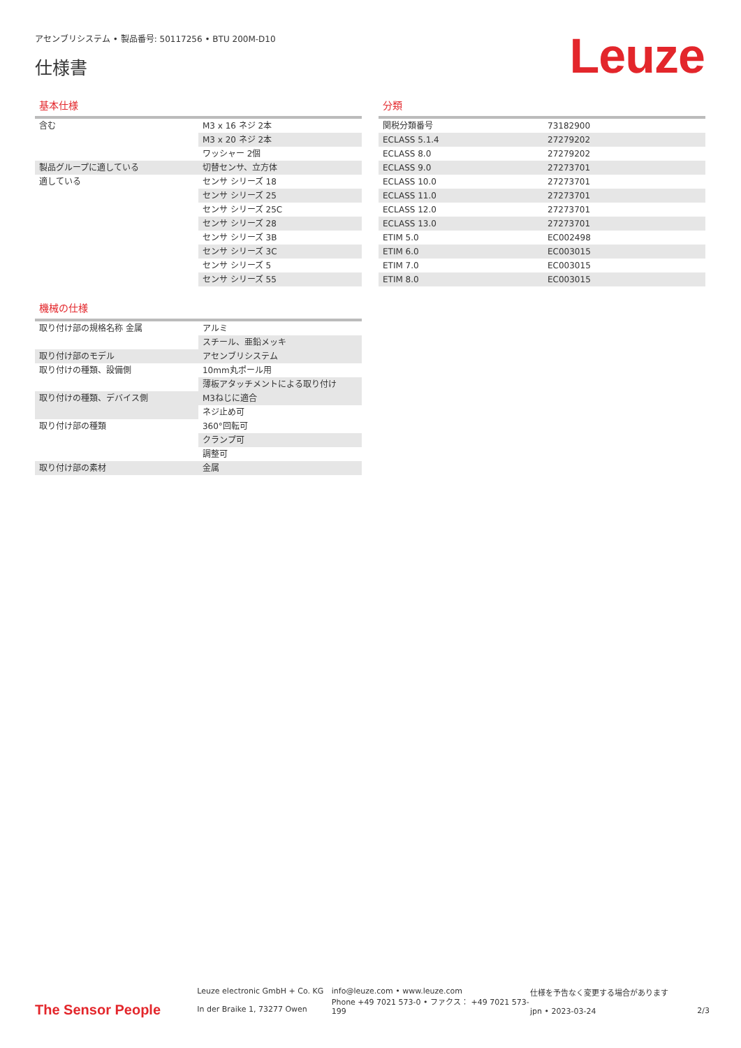アセンブリシステム • 製品番号: 50117256 • BTU 200M-D10
仕様書
Leuze
基本仕様
| 含む | M3 x 16 ネジ 2本 |
| | M3 x 20 ネジ 2本 |
| | ワッシャー 2個 |
| 製品グループに適している | 切替センサ、立方体 |
| 適している | センサ シリーズ 18 |
| | センサ シリーズ 25 |
| | センサ シリーズ 25C |
| | センサ シリーズ 28 |
| | センサ シリーズ 3B |
| | センサ シリーズ 3C |
| | センサ シリーズ 5 |
| | センサ シリーズ 55 |
機械の仕様
| 取り付け部の規格名称 金属 | アルミ |
| | スチール、亜鉛メッキ |
| 取り付け部のモデル | アセンブリシステム |
| 取り付けの種類、設備側 | 10mm丸ポール用 |
| | 薄板アタッチメントによる取り付け |
| 取り付けの種類、デバイス側 | M3ねじに適合 |
| | ネジ止め可 |
| 取り付け部の種類 | 360°回転可 |
| | クランプ可 |
| | 調整可 |
| 取り付け部の素材 | 金属 |
分類
| 関税分類番号 | 73182900 |
| ECLASS 5.1.4 | 27279202 |
| ECLASS 8.0 | 27279202 |
| ECLASS 9.0 | 27273701 |
| ECLASS 10.0 | 27273701 |
| ECLASS 11.0 | 27273701 |
| ECLASS 12.0 | 27273701 |
| ECLASS 13.0 | 27273701 |
| ETIM 5.0 | EC002498 |
| ETIM 6.0 | EC003015 |
| ETIM 7.0 | EC003015 |
| ETIM 8.0 | EC003015 |
The Sensor People
Leuze electronic GmbH + Co. KG
In der Braike 1, 73277 Owen
info@leuze.com • www.leuze.com
Phone +49 7021 573-0 • ファクス： +49 7021 573-199
仕様を予告なく変更する場合があります
jpn • 2023-03-24
2/3